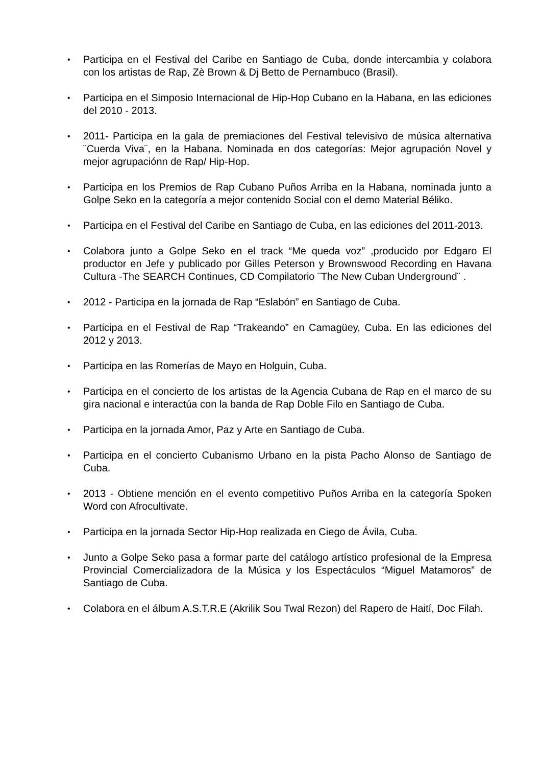• Participa en el Festival del Caribe en Santiago de Cuba, donde intercambia y colabora con los artistas de Rap, Zè Brown & Dj Betto de Pernambuco (Brasil).
• Participa en el Simposio Internacional de Hip-Hop Cubano en la Habana, en las ediciones del 2010 - 2013.
• 2011- Participa en la gala de premiaciones del Festival televisivo de música alternativa ¨Cuerda Viva¨, en la Habana. Nominada en dos categorías: Mejor agrupación Novel y mejor agrupaciónn de Rap/ Hip-Hop.
• Participa en los Premios de Rap Cubano Puños Arriba en la Habana, nominada junto a Golpe Seko en la categoría a mejor contenido Social con el demo Material Béliko.
• Participa en el Festival del Caribe en Santiago de Cuba, en las ediciones del 2011-2013.
• Colabora junto a Golpe Seko en el track “Me queda voz” ,producido por Edgaro El productor en Jefe y publicado por Gilles Peterson y Brownswood Recording en Havana Cultura -The SEARCH Continues, CD Compilatorio ¨The New Cuban Underground¨ .
• 2012 - Participa en la jornada de Rap “Eslabón” en Santiago de Cuba.
• Participa en el Festival de Rap “Trakeando” en Camagüey, Cuba. En las ediciones del 2012 y 2013.
• Participa en las Romerías de Mayo en Holguin, Cuba.
• Participa en el concierto de los artistas de la Agencia Cubana de Rap en el marco de su gira nacional e interactúa con la banda de Rap Doble Filo en Santiago de Cuba.
• Participa en la jornada Amor, Paz y Arte en Santiago de Cuba.
• Participa en el concierto Cubanismo Urbano en la pista Pacho Alonso de Santiago de Cuba.
• 2013 - Obtiene mención en el evento competitivo Puños Arriba en la categoría Spoken Word con Afrocultivate.
• Participa en la jornada Sector Hip-Hop realizada en Ciego de Ávila, Cuba.
• Junto a Golpe Seko pasa a formar parte del catálogo artístico profesional de la Empresa Provincial Comercializadora de la Música y los Espectáculos “Miguel Matamoros” de Santiago de Cuba.
• Colabora en el álbum A.S.T.R.E (Akrilik Sou Twal Rezon) del Rapero de Haití, Doc Filah.